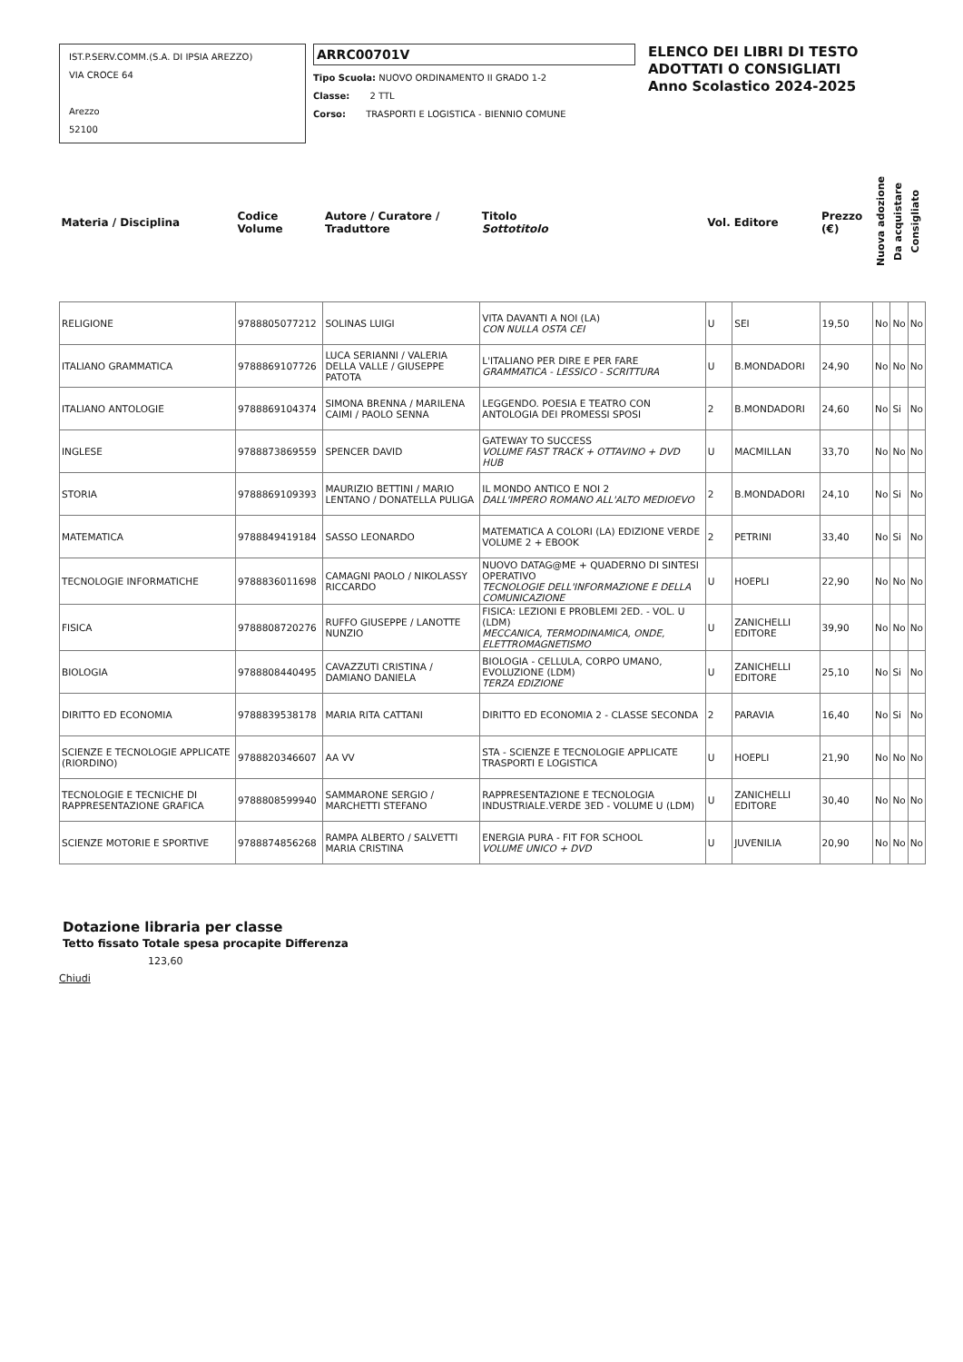IST.P.SERV.COMM.(S.A. DI IPSIA AREZZO)
VIA CROCE 64
Arezzo
52100
ARRC00701V
Tipo Scuola: NUOVO ORDINAMENTO II GRADO 1-2
Classe: 2 TTL
Corso: TRASPORTI E LOGISTICA - BIENNIO COMUNE
ELENCO DEI LIBRI DI TESTO
ADOTTATI O CONSIGLIATI
Anno Scolastico 2024-2025
| Materia / Disciplina | Codice Volume | Autore / Curatore / Traduttore | Titolo Sottotitolo | Vol. | Editore | Prezzo (€) | Nuova adozione | Da acquistare | Consigliato |
| --- | --- | --- | --- | --- | --- | --- | --- | --- | --- |
| RELIGIONE | 9788805077212 | SOLINAS LUIGI | VITA DAVANTI A NOI (LA) CON NULLA OSTA CEI | U | SEI | 19,50 | No | No | No |
| ITALIANO GRAMMATICA | 9788869107726 | LUCA SERIANNI / VALERIA DELLA VALLE / GIUSEPPE PATOTA | L'ITALIANO PER DIRE E PER FARE GRAMMATICA - LESSICO - SCRITTURA | U | B.MONDADORI | 24,90 | No | No | No |
| ITALIANO ANTOLOGIE | 9788869104374 | SIMONA BRENNA / MARILENA CAIMI / PAOLO SENNA | LEGGENDO. POESIA E TEATRO CON ANTOLOGIA DEI PROMESSI SPOSI | 2 | B.MONDADORI | 24,60 | No | Si | No |
| INGLESE | 9788873869559 | SPENCER DAVID | GATEWAY TO SUCCESS VOLUME FAST TRACK + OTTAVINO + DVD HUB | U | MACMILLAN | 33,70 | No | No | No |
| STORIA | 9788869109393 | MAURIZIO BETTINI / MARIO LENTANO / DONATELLA PULIGA | IL MONDO ANTICO E NOI 2 DALL'IMPERO ROMANO ALL'ALTO MEDIOEVO | 2 | B.MONDADORI | 24,10 | No | Si | No |
| MATEMATICA | 9788849419184 | SASSO LEONARDO | MATEMATICA A COLORI (LA) EDIZIONE VERDE VOLUME 2 + EBOOK | 2 | PETRINI | 33,40 | No | Si | No |
| TECNOLOGIE INFORMATICHE | 9788836011698 | CAMAGNI PAOLO / NIKOLASSY RICCARDO | NUOVO DATAG@ME + QUADERNO DI SINTESI OPERATIVO TECNOLOGIE DELL'INFORMAZIONE E DELLA COMUNICAZIONE | U | HOEPLI | 22,90 | No | No | No |
| FISICA | 9788808720276 | RUFFO GIUSEPPE / LANOTTE NUNZIO | FISICA: LEZIONI E PROBLEMI 2ED. - VOL. U (LDM) MECCANICA, TERMODINAMICA, ONDE, ELETTROMAGNETISMO | U | ZANICHELLI EDITORE | 39,90 | No | No | No |
| BIOLOGIA | 9788808440495 | CAVAZZUTI CRISTINA / DAMIANO DANIELA | BIOLOGIA - CELLULA, CORPO UMANO, EVOLUZIONE (LDM) TERZA EDIZIONE | U | ZANICHELLI EDITORE | 25,10 | No | Si | No |
| DIRITTO ED ECONOMIA | 9788839538178 | MARIA RITA CATTANI | DIRITTO ED ECONOMIA 2 - CLASSE SECONDA | 2 | PARAVIA | 16,40 | No | Si | No |
| SCIENZE E TECNOLOGIE APPLICATE (RIORDINO) | 9788820346607 | AA VV | STA - SCIENZE E TECNOLOGIE APPLICATE TRASPORTI E LOGISTICA | U | HOEPLI | 21,90 | No | No | No |
| TECNOLOGIE E TECNICHE DI RAPPRESENTAZIONE GRAFICA | 9788808599940 | SAMMARONE SERGIO / MARCHETTI STEFANO | RAPPRESENTAZIONE E TECNOLOGIA INDUSTRIALE.VERDE 3ED - VOLUME U (LDM) | U | ZANICHELLI EDITORE | 30,40 | No | No | No |
| SCIENZE MOTORIE E SPORTIVE | 9788874856268 | RAMPA ALBERTO / SALVETTI MARIA CRISTINA | ENERGIA PURA - FIT FOR SCHOOL VOLUME UNICO + DVD | U | JUVENILIA | 20,90 | No | No | No |
Dotazione libraria per classe
Tetto fissato Totale spesa procapite Differenza
123,60
Chiudi